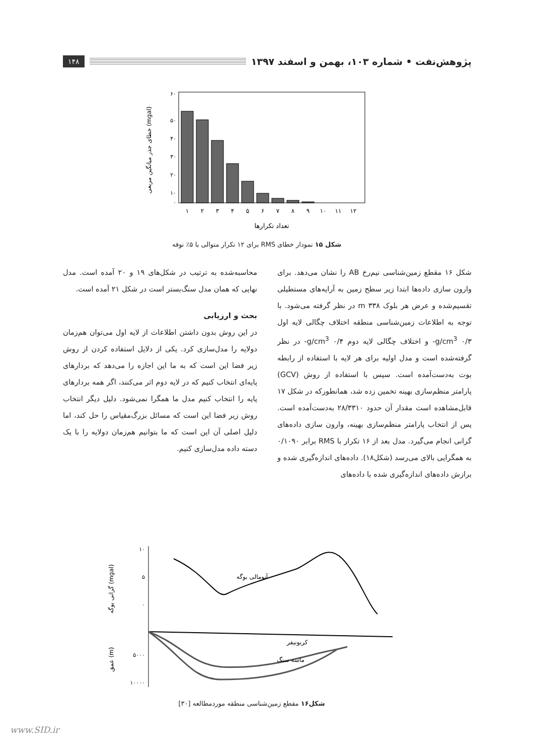پژوهش‌نفت • شماره ۱۰۳، بهمن و اسفند ۱۳۹۷ ۱۴۸
۶۰
۵۰
۴۰
۳۰
۲۰
۱۰
۰
۱
۲
۳
۴
۵
۶
۷
۸
۹
۱۰
۱۱
۱۲
تعداد تکرارها
خطای جذر میانگین مربعی (mgal)
شکل ۱۵ نمودار خطای RMS برای ۱۲ تکرار متوالی با ۵٪ نوفه
شکل ۱۶ مقطع زمین‌شناسی نیم‌رخ AB را نشان می‌دهد. برای وارون سازی داده‌ها ابتدا زیر سطح زمین به آرایه‌های مستطیلی تقسیم‌شده و عرض هر بلوک ۳۳۸ m در نظر گرفته می‌شود. با توجه به اطلاعات زمین‌شناسی منطقه اختلاف چگالی لایه اول g/cm<sup>3</sup> ۰/۳- و اختلاف چگالی لایه دوم g/cm<sup>3</sup> ۰/۴- در نظر گرفته‌شده است و مدل اولیه برای هر لایه با استفاده از رابطه بوت به‌دست‌آمده است. سپس با استفاده از روش (GCV) پارامتر منظم‌سازی بهینه تخمین زده شد، همانطورکه در شکل ۱۷ قابل‌مشاهده است مقدار آن حدود ۲۸/۳۳۱۰ به‌دست‌آمده است. پس از انتخاب پارامتر منظم‌سازی بهینه، وارون سازی داده‌های گرانی انجام می‌گیرد. مدل بعد از ۱۶ تکرار با RMS برابر ۰/۱۰۹۰ به همگرایی بالای می‌رسد (شکل۱۸). داده‌های اندازه‌گیری شده و برازش داده‌های اندازه‌گیری شده با داده‌های
محاسبه‌شده به ترتیب در شکل‌های ۱۹ و ۲۰ آمده است. مدل نهایی که همان مدل سنگ‌بستر است در شکل ۲۱ آمده است.
بحث و ارزیابی
در این روش بدون داشتن اطلاعات از لایه اول می‌توان هم‌زمان دولایه را مدل‌سازی کرد. یکی از دلایل استفاده کردن از روش زیر فضا این است که به ما این اجازه را می‌دهد که بردارهای پایه‌ای انتخاب کنیم که در لایه دوم اثر می‌کنند، اگر همه بردارهای پایه را انتخاب کنیم مدل ما همگرا نمی‌شود. دلیل دیگر انتخاب روش زیر فضا این است که مسائل بزرگ‌مقیاس را حل کند، اما دلیل اصلی آن این است که ما بتوانیم هم‌زمان دولایه را با یک دسته داده مدل‌سازی کنیم.
آنومالی بوگه
کربونیفر
ماسه سنگ
۱۰
۵
۰
۵۰۰۰
۱۰۰۰۰
گرانی بوگه (mgal)
عمق (m)
شکل۱۶ مقطع زمین‌شناسی منطقه موردمطالعه [۳۰]
www.SID.ir